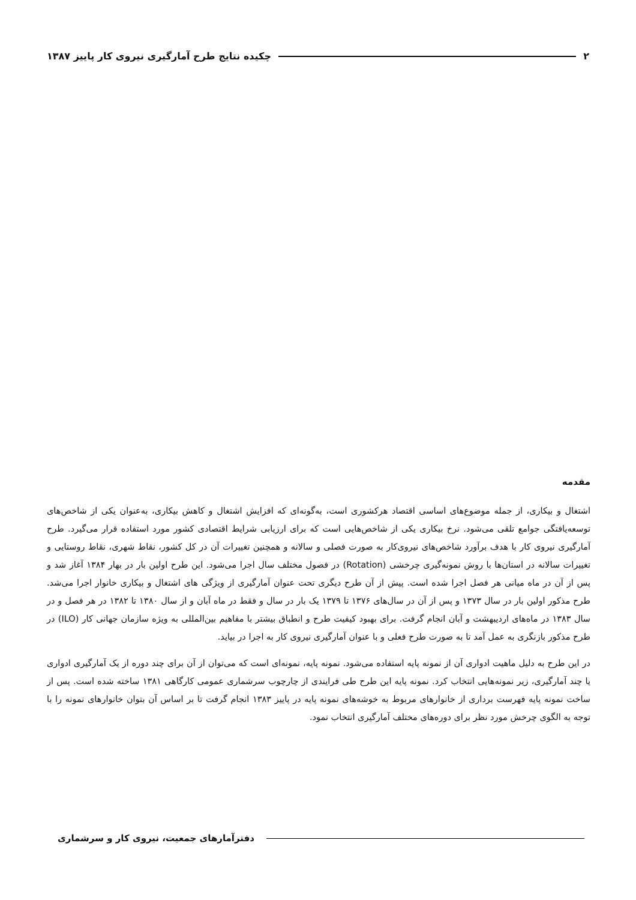۲ چکیده نتایج طرح آمارگیری نیروی کار پاییز ۱۳۸۷
مقدمه
اشتغال و بیکاری، از جمله موضوع‌های اساسی اقتصاد هرکشوری است، به‌گونه‌ای که افزایش اشتغال و کاهش بیکاری، به‌عنوان یکی از شاخص‌های توسعه‌یافتگی جوامع تلقی می‌شود. نرخ بیکاری یکی از شاخص‌هایی است که برای ارزیابی شرایط اقتصادی کشور مورد استفاده قرار می‌گیرد. طرح آمارگیری نیروی کار با هدف برآورد شاخص‌های نیروی‌کار به صورت فصلی و سالانه و همچنین تغییرات آن در کل کشور، نقاط شهری، نقاط روستایی و تغییرات سالانه در استان‌ها با روش نمونه‌گیری چرخشی (Rotation) در فصول مختلف سال اجرا می‌شود. این طرح اولین بار در بهار ۱۳۸۴ آغاز شد و پس از آن در ماه میانی هر فصل اجرا شده است. پیش از آن طرح دیگری تحت عنوان آمارگیری از ویژگی های اشتغال و بیکاری خانوار اجرا می‌شد. طرح مذکور اولین بار در سال ۱۳۷۳ و پس از آن در سال‌های ۱۳۷۶ تا ۱۳۷۹ یک بار در سال و فقط در ماه آبان و از سال ۱۳۸۰ تا ۱۳۸۲ در هر فصل و در سال ۱۳۸۳ در ماه‌های اردیبهشت و آبان انجام گرفت. برای بهبود کیفیت طرح و انطباق بیشتر با مفاهیم بین‌المللی به ویژه سازمان جهانی کار (ILO) در طرح مذکور بازنگری به عمل آمد تا به صورت طرح فعلی و با عنوان آمارگیری نیروی کار به اجرا در بیاید.
در این طرح به دلیل ماهیت ادواری آن از نمونه پایه استفاده می‌شود. نمونه پایه، نمونه‌ای است که می‌توان از آن برای چند دوره از یک آمارگیری ادواری یا چند آمارگیری، زیر نمونه‌هایی انتخاب کرد. نمونه پایه این طرح طی فرایندی از چارچوب سرشماری عمومی کارگاهی ۱۳۸۱ ساخته شده است. پس از ساخت نمونه پایه فهرست برداری از خانوارهای مربوط به خوشه‌های نمونه پایه در پاییز ۱۳۸۳ انجام گرفت تا بر اساس آن بتوان خانوارهای نمونه را با توجه به الگوی چرخش مورد نظر برای دوره‌های مختلف آمارگیری انتخاب نمود.
دفترآمارهای جمعیت، نیروی کار و سرشماری